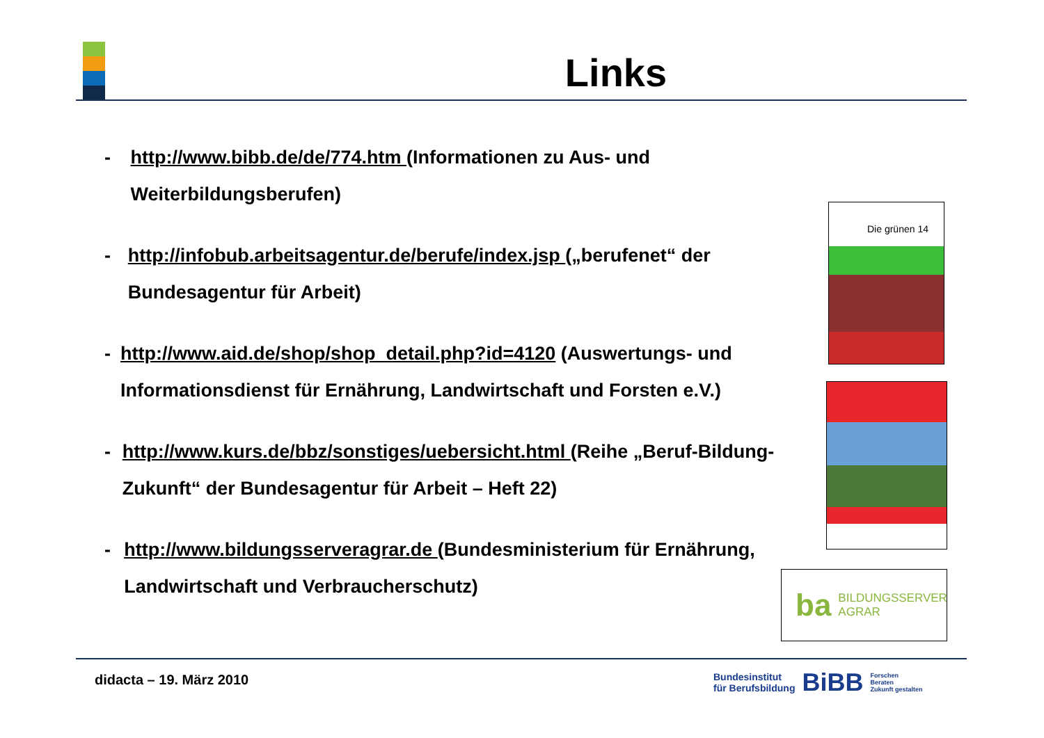Links
- http://www.bibb.de/de/774.htm (Informationen zu Aus- und Weiterbildungsberufen)
- http://infobub.arbeitsagentur.de/berufe/index.jsp („berufenet“ der Bundesagentur für Arbeit)
- http://www.aid.de/shop/shop_detail.php?id=4120 (Auswertungs- und Informationsdienst für Ernährung, Landwirtschaft und Forsten e.V.)
- http://www.kurs.de/bbz/sonstiges/uebersicht.html (Reihe „Beruf-Bildung-Zukunft“ der Bundesagentur für Arbeit – Heft 22)
- http://www.bildungsserveragrar.de (Bundesministerium für Ernährung, Landwirtschaft und Verbraucherschutz)
Die grünen 14
ba BILDUNGSSERVER
AGRAR
didacta – 19. März 2010
Bundesinstitut
für Berufsbildung BiBB Forschen
Beraten
Zukunft gestalten